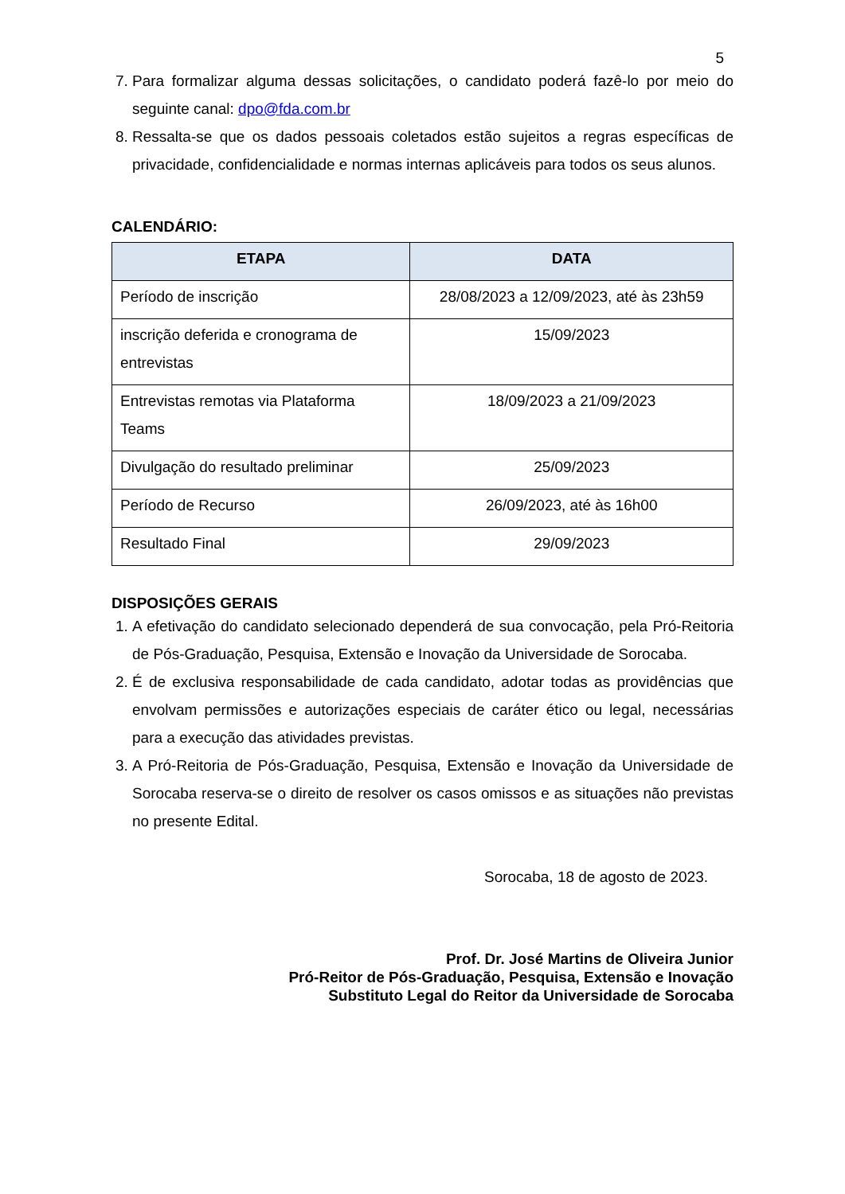5
7. Para formalizar alguma dessas solicitações, o candidato poderá fazê-lo por meio do seguinte canal: dpo@fda.com.br
8. Ressalta-se que os dados pessoais coletados estão sujeitos a regras específicas de privacidade, confidencialidade e normas internas aplicáveis para todos os seus alunos.
CALENDÁRIO:
| ETAPA | DATA |
| --- | --- |
| Período de inscrição | 28/08/2023 a 12/09/2023, até às 23h59 |
| inscrição deferida e cronograma de entrevistas | 15/09/2023 |
| Entrevistas remotas via Plataforma Teams | 18/09/2023 a 21/09/2023 |
| Divulgação do resultado preliminar | 25/09/2023 |
| Período de Recurso | 26/09/2023, até às 16h00 |
| Resultado Final | 29/09/2023 |
DISPOSIÇÕES GERAIS
1. A efetivação do candidato selecionado dependerá de sua convocação, pela Pró-Reitoria de Pós-Graduação, Pesquisa, Extensão e Inovação da Universidade de Sorocaba.
2. É de exclusiva responsabilidade de cada candidato, adotar todas as providências que envolvam permissões e autorizações especiais de caráter ético ou legal, necessárias para a execução das atividades previstas.
3. A Pró-Reitoria de Pós-Graduação, Pesquisa, Extensão e Inovação da Universidade de Sorocaba reserva-se o direito de resolver os casos omissos e as situações não previstas no presente Edital.
Sorocaba, 18 de agosto de 2023.
Prof. Dr. José Martins de Oliveira Junior
Pró-Reitor de Pós-Graduação, Pesquisa, Extensão e Inovação
Substituto Legal do Reitor da Universidade de Sorocaba